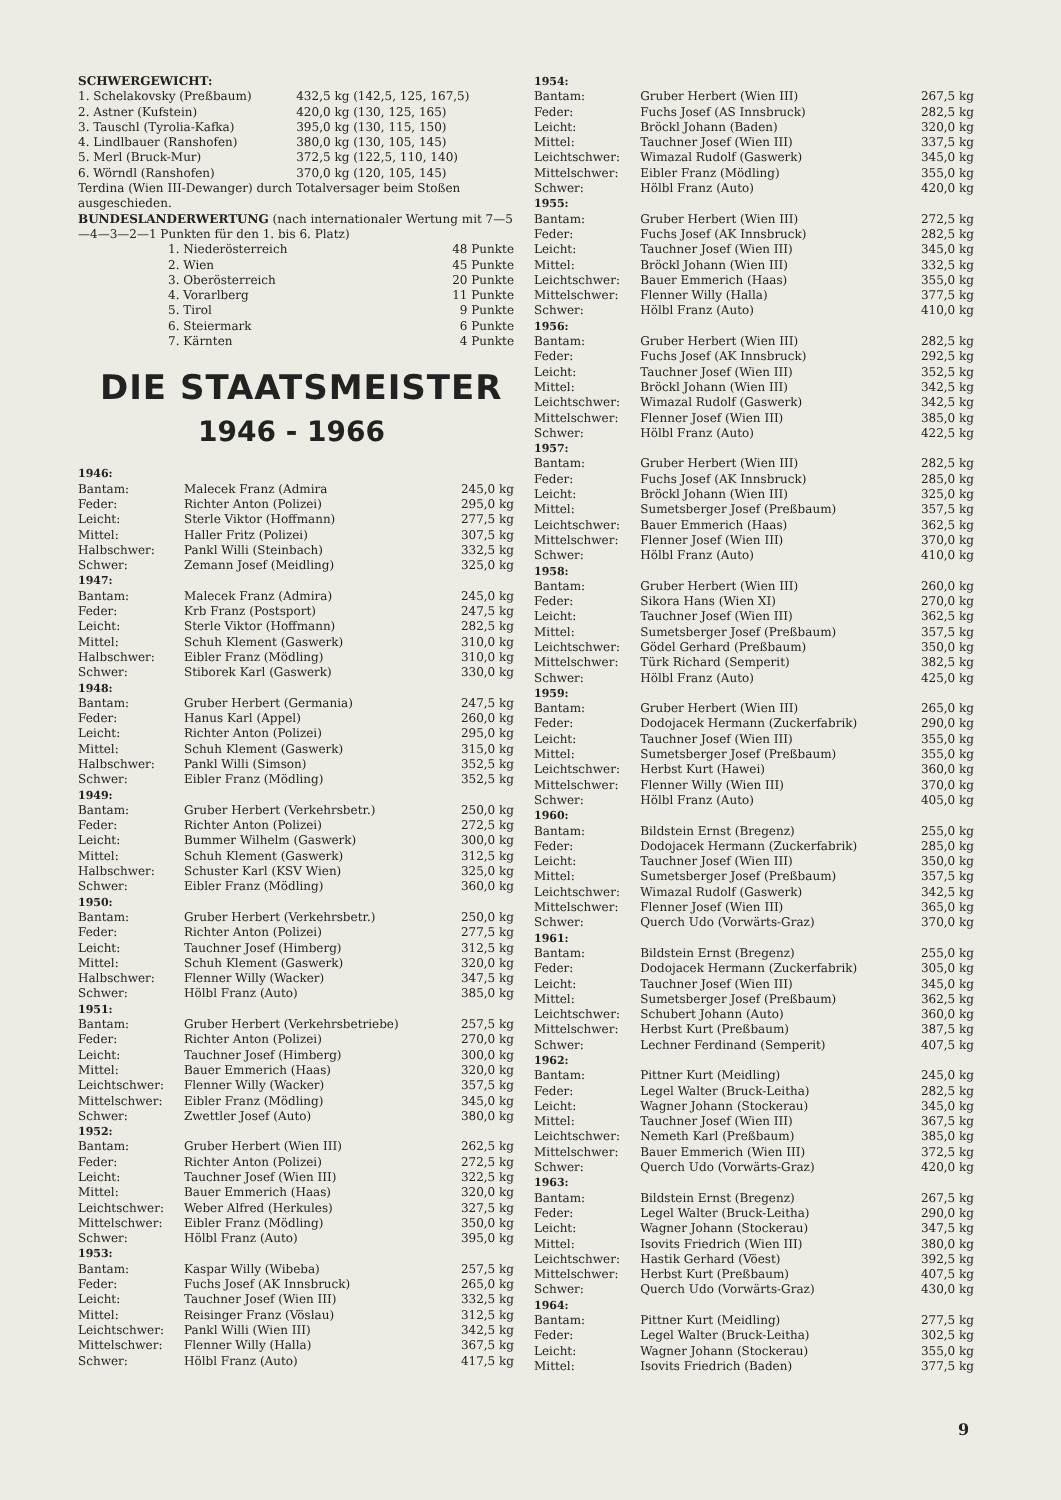SCHWERGEWICHT:
| 1. Schelakovsky (Preßbaum) | 432,5 kg (142,5, 125, 167,5) |
| 2. Astner (Kufstein) | 420,0 kg (130, 125, 165) |
| 3. Tauschl (Tyrolia-Kafka) | 395,0 kg (130, 115, 150) |
| 4. Lindlbauer (Ranshofen) | 380,0 kg (130, 105, 145) |
| 5. Merl (Bruck-Mur) | 372,5 kg (122,5, 110, 140) |
| 6. Wörndl (Ranshofen) | 370,0 kg (120, 105, 145) |
Terdina (Wien III-Dewanger) durch Totalversager beim Stoßen ausgeschieden.
BUNDESLANDERWERTUNG (nach internationaler Wertung mit 7—5—4—3—2—1 Punkten für den 1. bis 6. Platz)
| 1. Niederösterreich | 48 Punkte |
| 2. Wien | 45 Punkte |
| 3. Oberösterreich | 20 Punkte |
| 4. Vorarlberg | 11 Punkte |
| 5. Tirol | 9 Punkte |
| 6. Steiermark | 6 Punkte |
| 7. Kärnten | 4 Punkte |
DIE STAATSMEISTER
1946 - 1966
| 1946: | | |
| Bantam: | Malecek Franz (Admira | 245,0 kg |
| Feder: | Richter Anton (Polizei) | 295,0 kg |
| Leicht: | Sterle Viktor (Hoffmann) | 277,5 kg |
| Mittel: | Haller Fritz (Polizei) | 307,5 kg |
| Halbschwer: | Pankl Willi (Steinbach) | 332,5 kg |
| Schwer: | Zemann Josef (Meidling) | 325,0 kg |
| 1947: | | |
| Bantam: | Malecek Franz (Admira) | 245,0 kg |
| Feder: | Krb Franz (Postsport) | 247,5 kg |
| Leicht: | Sterle Viktor (Hoffmann) | 282,5 kg |
| Mittel: | Schuh Klement (Gaswerk) | 310,0 kg |
| Halbschwer: | Eibler Franz (Mödling) | 310,0 kg |
| Schwer: | Stiborek Karl (Gaswerk) | 330,0 kg |
| 1948: | | |
| Bantam: | Gruber Herbert (Germania) | 247,5 kg |
| Feder: | Hanus Karl (Appel) | 260,0 kg |
| Leicht: | Richter Anton (Polizei) | 295,0 kg |
| Mittel: | Schuh Klement (Gaswerk) | 315,0 kg |
| Halbschwer: | Pankl Willi (Simson) | 352,5 kg |
| Schwer: | Eibler Franz (Mödling) | 352,5 kg |
| 1949: | | |
| Bantam: | Gruber Herbert (Verkehrsbetr.) | 250,0 kg |
| Feder: | Richter Anton (Polizei) | 272,5 kg |
| Leicht: | Bummer Wilhelm (Gaswerk) | 300,0 kg |
| Mittel: | Schuh Klement (Gaswerk) | 312,5 kg |
| Halbschwer: | Schuster Karl (KSV Wien) | 325,0 kg |
| Schwer: | Eibler Franz (Mödling) | 360,0 kg |
| 1950: | | |
| Bantam: | Gruber Herbert (Verkehrsbetr.) | 250,0 kg |
| Feder: | Richter Anton (Polizei) | 277,5 kg |
| Leicht: | Tauchner Josef (Himberg) | 312,5 kg |
| Mittel: | Schuh Klement (Gaswerk) | 320,0 kg |
| Halbschwer: | Flenner Willy (Wacker) | 347,5 kg |
| Schwer: | Hölbl Franz (Auto) | 385,0 kg |
| 1951: | | |
| Bantam: | Gruber Herbert (Verkehrsbetriebe) | 257,5 kg |
| Feder: | Richter Anton (Polizei) | 270,0 kg |
| Leicht: | Tauchner Josef (Himberg) | 300,0 kg |
| Mittel: | Bauer Emmerich (Haas) | 320,0 kg |
| Leichtschwer: | Flenner Willy (Wacker) | 357,5 kg |
| Mittelschwer: | Eibler Franz (Mödling) | 345,0 kg |
| Schwer: | Zwettler Josef (Auto) | 380,0 kg |
| 1952: | | |
| Bantam: | Gruber Herbert (Wien III) | 262,5 kg |
| Feder: | Richter Anton (Polizei) | 272,5 kg |
| Leicht: | Tauchner Josef (Wien III) | 322,5 kg |
| Mittel: | Bauer Emmerich (Haas) | 320,0 kg |
| Leichtschwer: | Weber Alfred (Herkules) | 327,5 kg |
| Mittelschwer: | Eibler Franz (Mödling) | 350,0 kg |
| Schwer: | Hölbl Franz (Auto) | 395,0 kg |
| 1953: | | |
| Bantam: | Kaspar Willy (Wibeba) | 257,5 kg |
| Feder: | Fuchs Josef (AK Innsbruck) | 265,0 kg |
| Leicht: | Tauchner Josef (Wien III) | 332,5 kg |
| Mittel: | Reisinger Franz (Vöslau) | 312,5 kg |
| Leichtschwer: | Pankl Willi (Wien III) | 342,5 kg |
| Mittelschwer: | Flenner Willy (Halla) | 367,5 kg |
| Schwer: | Hölbl Franz (Auto) | 417,5 kg |
| 1954: | | |
| Bantam: | Gruber Herbert (Wien III) | 267,5 kg |
| Feder: | Fuchs Josef (AS Innsbruck) | 282,5 kg |
| Leicht: | Bröckl Johann (Baden) | 320,0 kg |
| Mittel: | Tauchner Josef (Wien III) | 337,5 kg |
| Leichtschwer: | Wimazal Rudolf (Gaswerk) | 345,0 kg |
| Mittelschwer: | Eibler Franz (Mödling) | 355,0 kg |
| Schwer: | Hölbl Franz (Auto) | 420,0 kg |
| 1955: | | |
| Bantam: | Gruber Herbert (Wien III) | 272,5 kg |
| Feder: | Fuchs Josef (AK Innsbruck) | 282,5 kg |
| Leicht: | Tauchner Josef (Wien III) | 345,0 kg |
| Mittel: | Bröckl Johann (Wien III) | 332,5 kg |
| Leichtschwer: | Bauer Emmerich (Haas) | 355,0 kg |
| Mittelschwer: | Flenner Willy (Halla) | 377,5 kg |
| Schwer: | Hölbl Franz (Auto) | 410,0 kg |
| 1956: | | |
| Bantam: | Gruber Herbert (Wien III) | 282,5 kg |
| Feder: | Fuchs Josef (AK Innsbruck) | 292,5 kg |
| Leicht: | Tauchner Josef (Wien III) | 352,5 kg |
| Mittel: | Bröckl Johann (Wien III) | 342,5 kg |
| Leichtschwer: | Wimazal Rudolf (Gaswerk) | 342,5 kg |
| Mittelschwer: | Flenner Josef (Wien III) | 385,0 kg |
| Schwer: | Hölbl Franz (Auto) | 422,5 kg |
| 1957: | | |
| Bantam: | Gruber Herbert (Wien III) | 282,5 kg |
| Feder: | Fuchs Josef (AK Innsbruck) | 285,0 kg |
| Leicht: | Bröckl Johann (Wien III) | 325,0 kg |
| Mittel: | Sumetsberger Josef (Preßbaum) | 357,5 kg |
| Leichtschwer: | Bauer Emmerich (Haas) | 362,5 kg |
| Mittelschwer: | Flenner Josef (Wien III) | 370,0 kg |
| Schwer: | Hölbl Franz (Auto) | 410,0 kg |
| 1958: | | |
| Bantam: | Gruber Herbert (Wien III) | 260,0 kg |
| Feder: | Sikora Hans (Wien XI) | 270,0 kg |
| Leicht: | Tauchner Josef (Wien III) | 362,5 kg |
| Mittel: | Sumetsberger Josef (Preßbaum) | 357,5 kg |
| Leichtschwer: | Gödel Gerhard (Preßbaum) | 350,0 kg |
| Mittelschwer: | Türk Richard (Semperit) | 382,5 kg |
| Schwer: | Hölbl Franz (Auto) | 425,0 kg |
| 1959: | | |
| Bantam: | Gruber Herbert (Wien III) | 265,0 kg |
| Feder: | Dodojacek Hermann (Zuckerfabrik) | 290,0 kg |
| Leicht: | Tauchner Josef (Wien III) | 355,0 kg |
| Mittel: | Sumetsberger Josef (Preßbaum) | 355,0 kg |
| Leichtschwer: | Herbst Kurt (Hawei) | 360,0 kg |
| Mittelschwer: | Flenner Willy (Wien III) | 370,0 kg |
| Schwer: | Hölbl Franz (Auto) | 405,0 kg |
| 1960: | | |
| Bantam: | Bildstein Ernst (Bregenz) | 255,0 kg |
| Feder: | Dodojacek Hermann (Zuckerfabrik) | 285,0 kg |
| Leicht: | Tauchner Josef (Wien III) | 350,0 kg |
| Mittel: | Sumetsberger Josef (Preßbaum) | 357,5 kg |
| Leichtschwer: | Wimazal Rudolf (Gaswerk) | 342,5 kg |
| Mittelschwer: | Flenner Josef (Wien III) | 365,0 kg |
| Schwer: | Querch Udo (Vorwärts-Graz) | 370,0 kg |
| 1961: | | |
| Bantam: | Bildstein Ernst (Bregenz) | 255,0 kg |
| Feder: | Dodojacek Hermann (Zuckerfabrik) | 305,0 kg |
| Leicht: | Tauchner Josef (Wien III) | 345,0 kg |
| Mittel: | Sumetsberger Josef (Preßbaum) | 362,5 kg |
| Leichtschwer: | Schubert Johann (Auto) | 360,0 kg |
| Mittelschwer: | Herbst Kurt (Preßbaum) | 387,5 kg |
| Schwer: | Lechner Ferdinand (Semperit) | 407,5 kg |
| 1962: | | |
| Bantam: | Pittner Kurt (Meidling) | 245,0 kg |
| Feder: | Legel Walter (Bruck-Leitha) | 282,5 kg |
| Leicht: | Wagner Johann (Stockerau) | 345,0 kg |
| Mittel: | Tauchner Josef (Wien III) | 367,5 kg |
| Leichtschwer: | Nemeth Karl (Preßbaum) | 385,0 kg |
| Mittelschwer: | Bauer Emmerich (Wien III) | 372,5 kg |
| Schwer: | Querch Udo (Vorwärts-Graz) | 420,0 kg |
| 1963: | | |
| Bantam: | Bildstein Ernst (Bregenz) | 267,5 kg |
| Feder: | Legel Walter (Bruck-Leitha) | 290,0 kg |
| Leicht: | Wagner Johann (Stockerau) | 347,5 kg |
| Mittel: | Isovits Friedrich (Wien III) | 380,0 kg |
| Leichtschwer: | Hastik Gerhard (Vöest) | 392,5 kg |
| Mittelschwer: | Herbst Kurt (Preßbaum) | 407,5 kg |
| Schwer: | Querch Udo (Vorwärts-Graz) | 430,0 kg |
| 1964: | | |
| Bantam: | Pittner Kurt (Meidling) | 277,5 kg |
| Feder: | Legel Walter (Bruck-Leitha) | 302,5 kg |
| Leicht: | Wagner Johann (Stockerau) | 355,0 kg |
| Mittel: | Isovits Friedrich (Baden) | 377,5 kg |
9